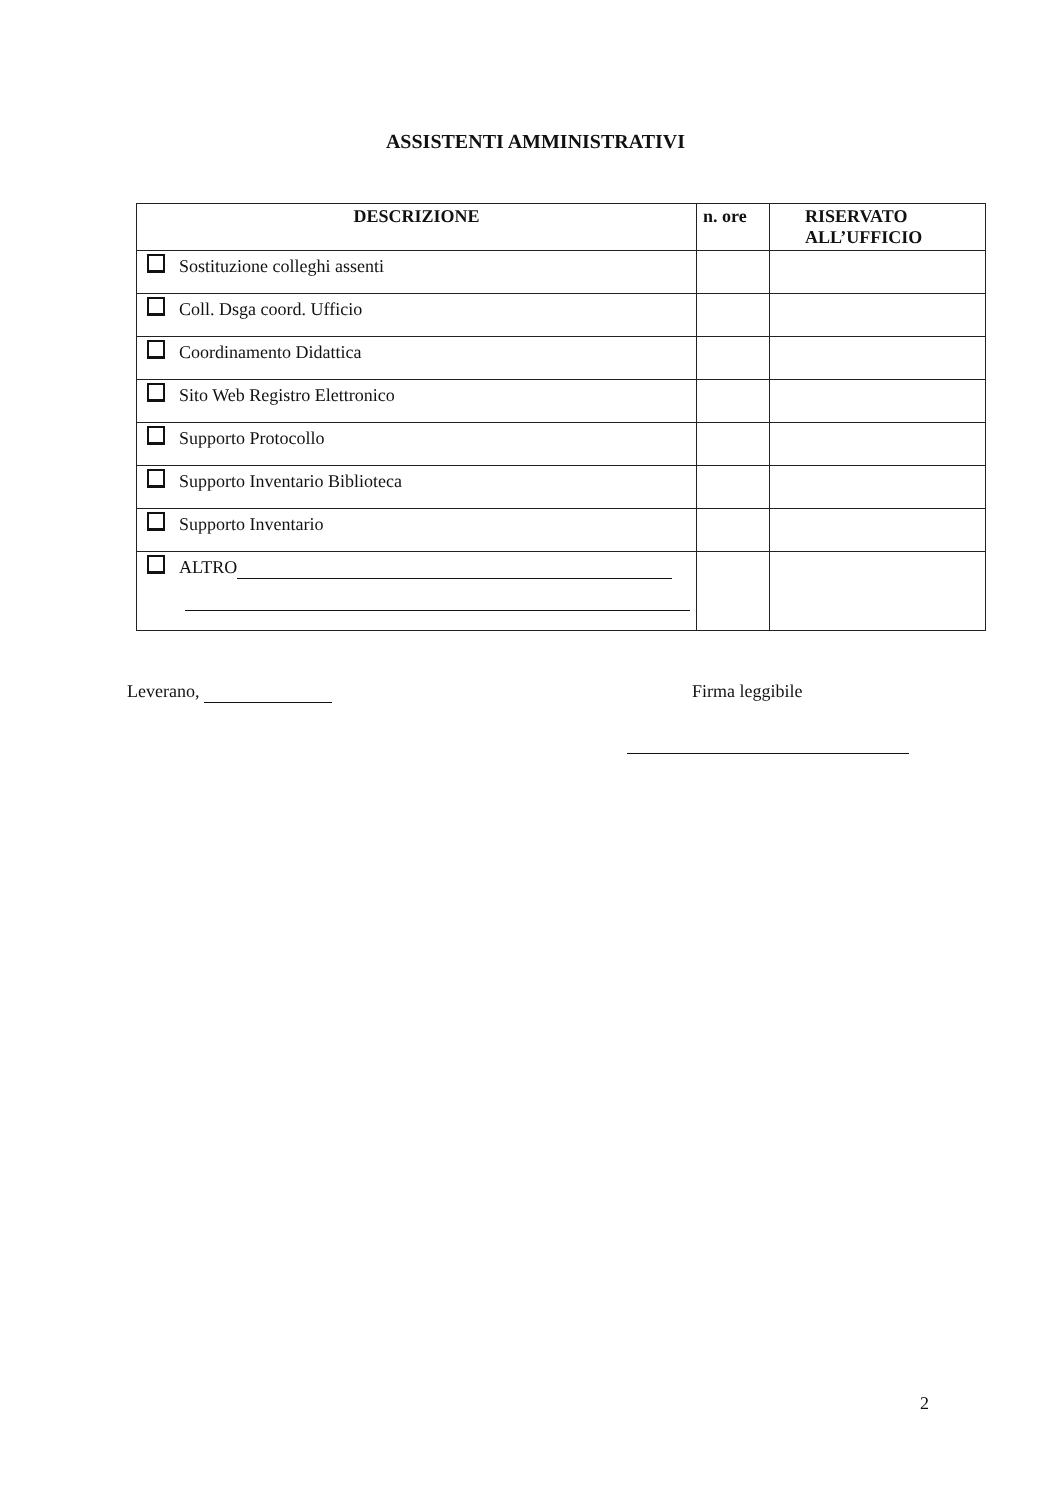ASSISTENTI AMMINISTRATIVI
| DESCRIZIONE | n. ore | RISERVATO ALL’UFFICIO |
| --- | --- | --- |
| Sostituzione colleghi assenti | | |
| Coll. Dsga coord. Ufficio | | |
| Coordinamento Didattica | | |
| Sito Web Registro Elettronico | | |
| Supporto Protocollo | | |
| Supporto Inventario Biblioteca | | |
| Supporto Inventario | | |
| ALTRO | | |
Leverano, Firma leggibile
2